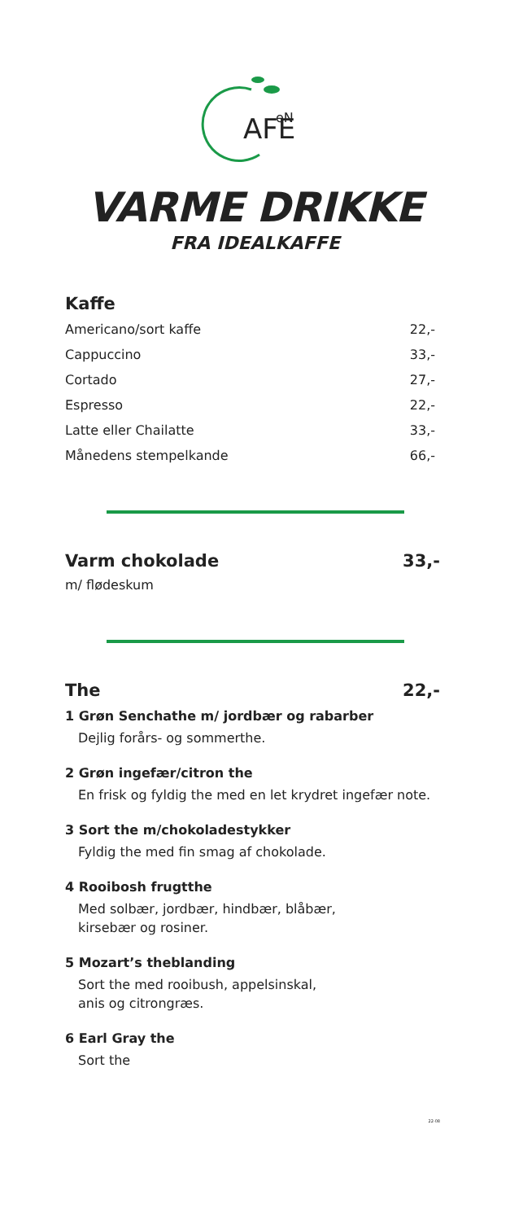AFE
eN
VARME DRIKKE
FRA IDEALKAFFE
Kaffe
Americano/sort kaffe 22,-
Cappuccino 33,-
Cortado 27,-
Espresso 22,-
Latte eller Chailatte 33,-
Månedens stempelkande 66,-
Varm chokolade 33,-
m/ flødeskum
The 22,-
1 Grøn Senchathe m/ jordbær og rabarber
Dejlig forårs- og sommerthe.
2 Grøn ingefær/citron the
En frisk og fyldig the med en let krydret ingefær note.
3 Sort the m/chokoladestykker
Fyldig the med fin smag af chokolade.
4 Rooibosh frugtthe
Med solbær, jordbær, hindbær, blåbær,
kirsebær og rosiner.
5 Mozart’s theblanding
Sort the med rooibush, appelsinskal,
anis og citrongræs.
6 Earl Gray the
Sort the
22-08